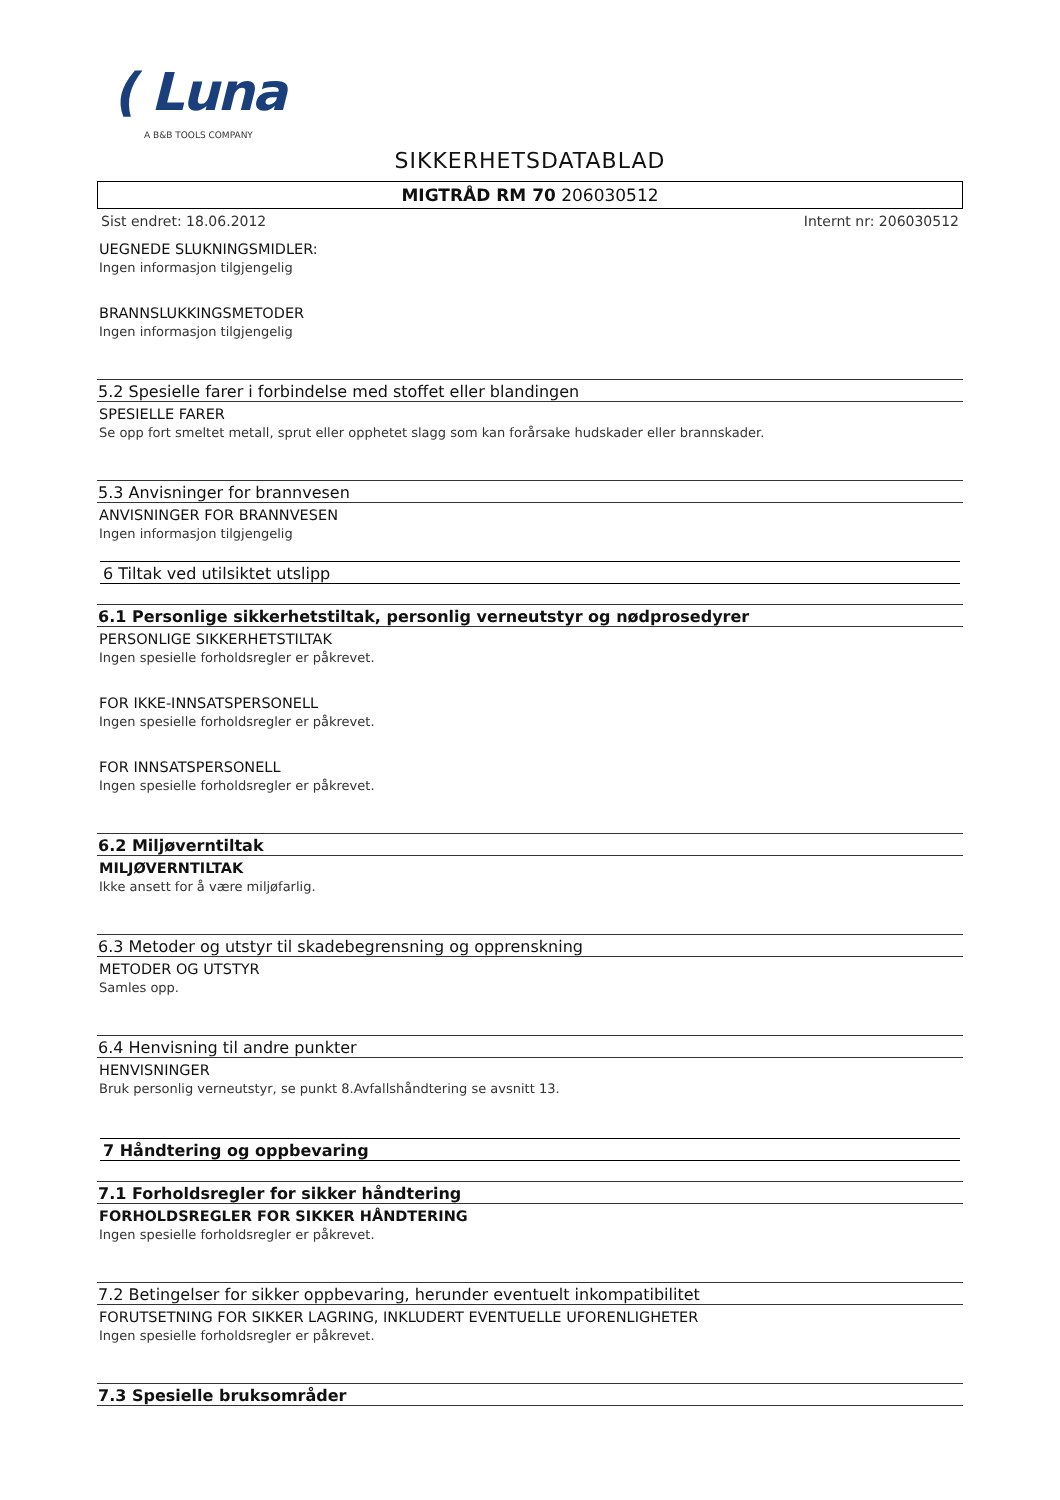( Luna
A B&B TOOLS COMPANY
SIKKERHETSDATABLAD
MIGTRÅD RM 70 206030512
Sist endret: 18.06.2012 Internt nr: 206030512
UEGNEDE SLUKNINGSMIDLER:
Ingen informasjon tilgjengelig
BRANNSLUKKINGSMETODER
Ingen informasjon tilgjengelig
5.2 Spesielle farer i forbindelse med stoffet eller blandingen
SPESIELLE FARER
Se opp fort smeltet metall, sprut eller opphetet slagg som kan forårsake hudskader eller brannskader.
5.3 Anvisninger for brannvesen
ANVISNINGER FOR BRANNVESEN
Ingen informasjon tilgjengelig
6 Tiltak ved utilsiktet utslipp
6.1 Personlige sikkerhetstiltak, personlig verneutstyr og nødprosedyrer
PERSONLIGE SIKKERHETSTILTAK
Ingen spesielle forholdsregler er påkrevet.
FOR IKKE-INNSATSPERSONELL
Ingen spesielle forholdsregler er påkrevet.
FOR INNSATSPERSONELL
Ingen spesielle forholdsregler er påkrevet.
6.2 Miljøverntiltak
MILJØVERNTILTAK
Ikke ansett for å være miljøfarlig.
6.3 Metoder og utstyr til skadebegrensning og opprenskning
METODER OG UTSTYR
Samles opp.
6.4 Henvisning til andre punkter
HENVISNINGER
Bruk personlig verneutstyr, se punkt 8.Avfallshåndtering se avsnitt 13.
7 Håndtering og oppbevaring
7.1 Forholdsregler for sikker håndtering
FORHOLDSREGLER FOR SIKKER HÅNDTERING
Ingen spesielle forholdsregler er påkrevet.
7.2 Betingelser for sikker oppbevaring, herunder eventuelt inkompatibilitet
FORUTSETNING FOR SIKKER LAGRING, INKLUDERT EVENTUELLE UFORENLIGHETER
Ingen spesielle forholdsregler er påkrevet.
7.3 Spesielle bruksområder